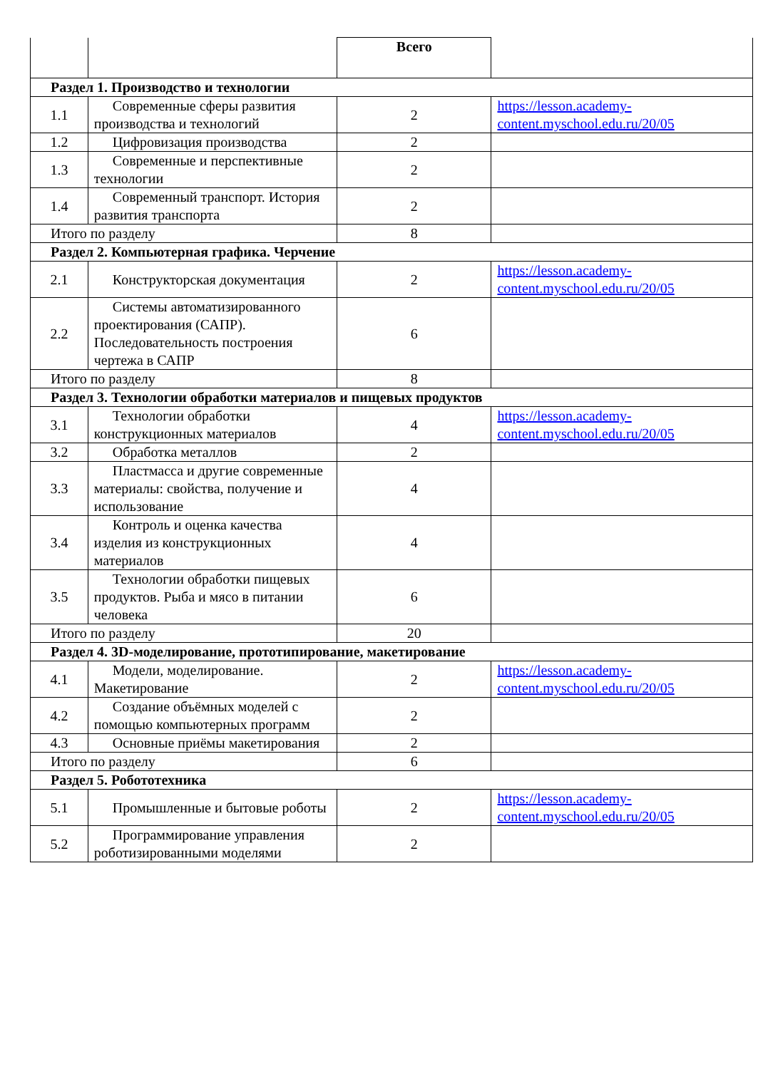| | | Всего | |
| Раздел 1. Производство и технологии | | | |
| 1.1 | Современные сферы развития производства и технологий | 2 | https://lesson.academy-content.myschool.edu.ru/20/05 |
| 1.2 | Цифровизация производства | 2 | |
| 1.3 | Современные и перспективные технологии | 2 | |
| 1.4 | Современный транспорт. История развития транспорта | 2 | |
| Итого по разделу | | 8 | |
| Раздел 2. Компьютерная графика. Черчение | | | |
| 2.1 | Конструкторская документация | 2 | https://lesson.academy-content.myschool.edu.ru/20/05 |
| 2.2 | Системы автоматизированного проектирования (САПР). Последовательность построения чертежа в САПР | 6 | |
| Итого по разделу | | 8 | |
| Раздел 3. Технологии обработки материалов и пищевых продуктов | | | |
| 3.1 | Технологии обработки конструкционных материалов | 4 | https://lesson.academy-content.myschool.edu.ru/20/05 |
| 3.2 | Обработка металлов | 2 | |
| 3.3 | Пластмасса и другие современные материалы: свойства, получение и использование | 4 | |
| 3.4 | Контроль и оценка качества изделия из конструкционных материалов | 4 | |
| 3.5 | Технологии обработки пищевых продуктов. Рыба и мясо в питании человека | 6 | |
| Итого по разделу | | 20 | |
| Раздел 4. 3D-моделирование, прототипирование, макетирование | | | |
| 4.1 | Модели, моделирование. Макетирование | 2 | https://lesson.academy-content.myschool.edu.ru/20/05 |
| 4.2 | Создание объёмных моделей с помощью компьютерных программ | 2 | |
| 4.3 | Основные приёмы макетирования | 2 | |
| Итого по разделу | | 6 | |
| Раздел 5. Робототехника | | | |
| 5.1 | Промышленные и бытовые роботы | 2 | https://lesson.academy-content.myschool.edu.ru/20/05 |
| 5.2 | Программирование управления роботизированными моделями | 2 | |